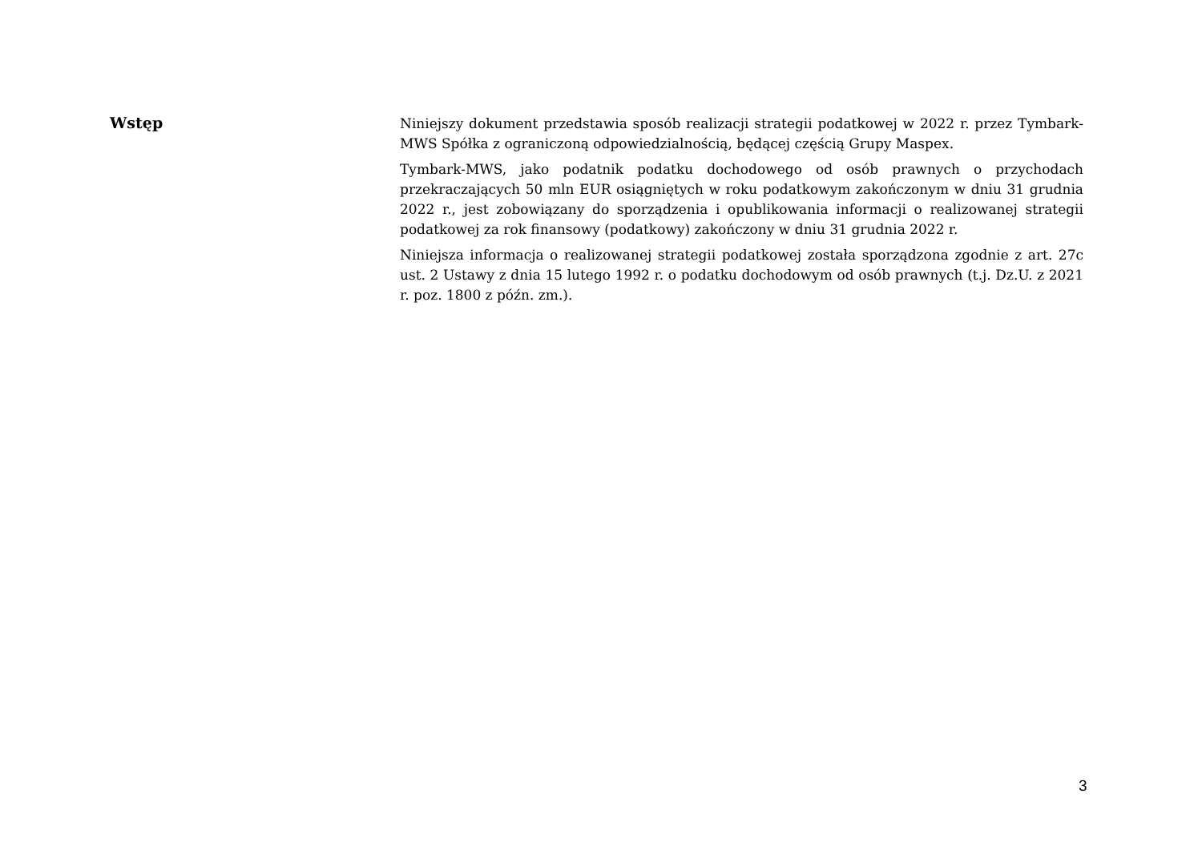Wstęp
Niniejszy dokument przedstawia sposób realizacji strategii podatkowej w 2022 r. przez Tymbark-MWS Spółka z ograniczoną odpowiedzialnością, będącej częścią Grupy Maspex.
Tymbark-MWS, jako podatnik podatku dochodowego od osób prawnych o przychodach przekraczających 50 mln EUR osiągniętych w roku podatkowym zakończonym w dniu 31 grudnia 2022 r., jest zobowiązany do sporządzenia i opublikowania informacji o realizowanej strategii podatkowej za rok finansowy (podatkowy) zakończony w dniu 31 grudnia 2022 r.
Niniejsza informacja o realizowanej strategii podatkowej została sporządzona zgodnie z art. 27c ust. 2 Ustawy z dnia 15 lutego 1992 r. o podatku dochodowym od osób prawnych (t.j. Dz.U. z 2021 r. poz. 1800 z późn. zm.).
3